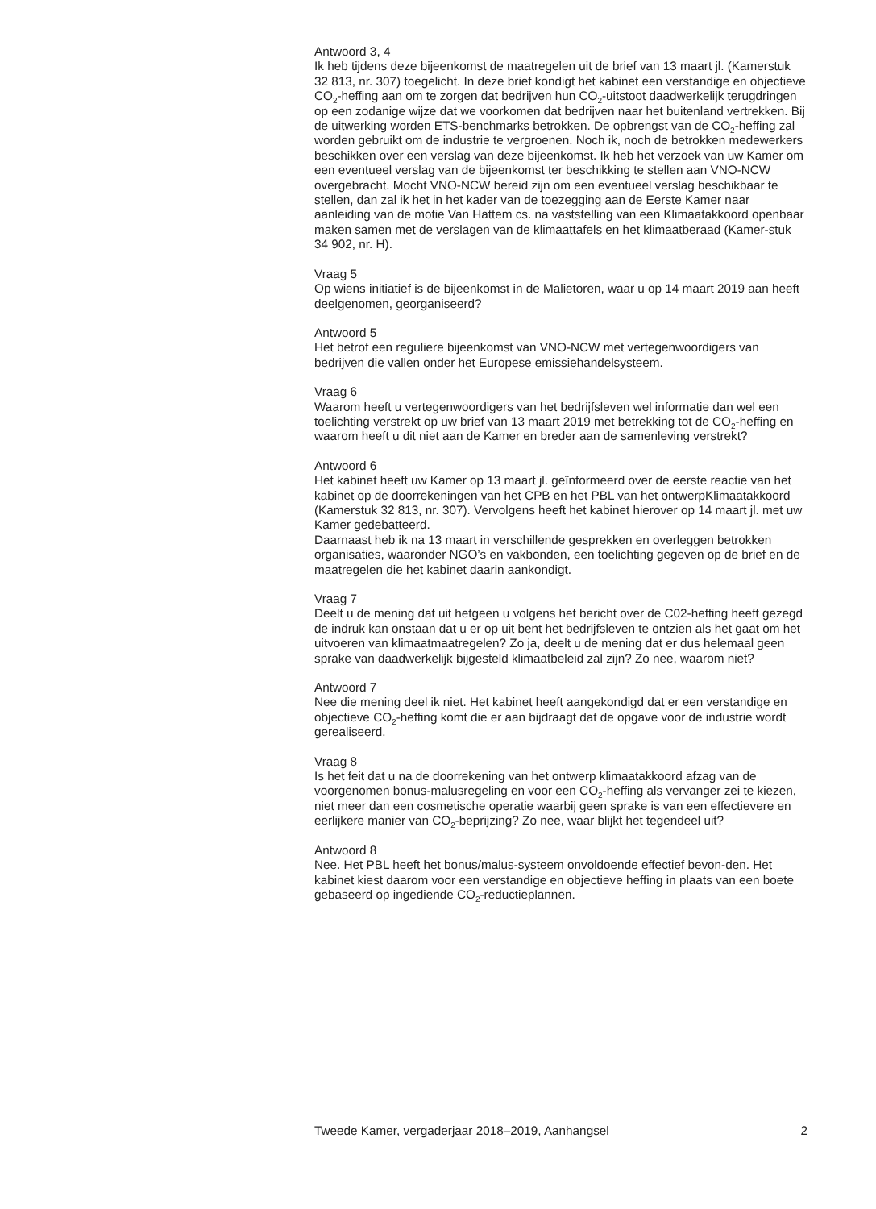Antwoord 3, 4
Ik heb tijdens deze bijeenkomst de maatregelen uit de brief van 13 maart jl. (Kamerstuk 32 813, nr. 307) toegelicht. In deze brief kondigt het kabinet een verstandige en objectieve CO<sub>2</sub>-heffing aan om te zorgen dat bedrijven hun CO<sub>2</sub>-uitstoot daadwerkelijk terugdringen op een zodanige wijze dat we voorkomen dat bedrijven naar het buitenland vertrekken. Bij de uitwerking worden ETS-benchmarks betrokken. De opbrengst van de CO<sub>2</sub>-heffing zal worden gebruikt om de industrie te vergroenen. Noch ik, noch de betrokken medewerkers beschikken over een verslag van deze bijeenkomst. Ik heb het verzoek van uw Kamer om een eventueel verslag van de bijeenkomst ter beschikking te stellen aan VNO-NCW overgebracht. Mocht VNO-NCW bereid zijn om een eventueel verslag beschikbaar te stellen, dan zal ik het in het kader van de toezegging aan de Eerste Kamer naar aanleiding van de motie Van Hattem cs. na vaststelling van een Klimaatakkoord openbaar maken samen met de verslagen van de klimaattafels en het klimaatberaad (Kamer-stuk 34 902, nr. H).
Vraag 5
Op wiens initiatief is de bijeenkomst in de Malietoren, waar u op 14 maart 2019 aan heeft deelgenomen, georganiseerd?
Antwoord 5
Het betrof een reguliere bijeenkomst van VNO-NCW met vertegenwoordigers van bedrijven die vallen onder het Europese emissiehandelsysteem.
Vraag 6
Waarom heeft u vertegenwoordigers van het bedrijfsleven wel informatie dan wel een toelichting verstrekt op uw brief van 13 maart 2019 met betrekking tot de CO<sub>2</sub>-heffing en waarom heeft u dit niet aan de Kamer en breder aan de samenleving verstrekt?
Antwoord 6
Het kabinet heeft uw Kamer op 13 maart jl. geïnformeerd over de eerste reactie van het kabinet op de doorrekeningen van het CPB en het PBL van het ontwerpKlimaatakkoord (Kamerstuk 32 813, nr. 307). Vervolgens heeft het kabinet hierover op 14 maart jl. met uw Kamer gedebatteerd.
Daarnaast heb ik na 13 maart in verschillende gesprekken en overleggen betrokken organisaties, waaronder NGO’s en vakbonden, een toelichting gegeven op de brief en de maatregelen die het kabinet daarin aankondigt.
Vraag 7
Deelt u de mening dat uit hetgeen u volgens het bericht over de C02-heffing heeft gezegd de indruk kan onstaan dat u er op uit bent het bedrijfsleven te ontzien als het gaat om het uitvoeren van klimaatmaatregelen? Zo ja, deelt u de mening dat er dus helemaal geen sprake van daadwerkelijk bijgesteld klimaatbeleid zal zijn? Zo nee, waarom niet?
Antwoord 7
Nee die mening deel ik niet. Het kabinet heeft aangekondigd dat er een verstandige en objectieve CO<sub>2</sub>-heffing komt die er aan bijdraagt dat de opgave voor de industrie wordt gerealiseerd.
Vraag 8
Is het feit dat u na de doorrekening van het ontwerp klimaatakkoord afzag van de voorgenomen bonus-malusregeling en voor een CO<sub>2</sub>-heffing als vervanger zei te kiezen, niet meer dan een cosmetische operatie waarbij geen sprake is van een effectievere en eerlijkere manier van CO<sub>2</sub>-beprijzing? Zo nee, waar blijkt het tegendeel uit?
Antwoord 8
Nee. Het PBL heeft het bonus/malus-systeem onvoldoende effectief bevon-den. Het kabinet kiest daarom voor een verstandige en objectieve heffing in plaats van een boete gebaseerd op ingediende CO<sub>2</sub>-reductieplannen.
Tweede Kamer, vergaderjaar 2018–2019, Aanhangsel 2